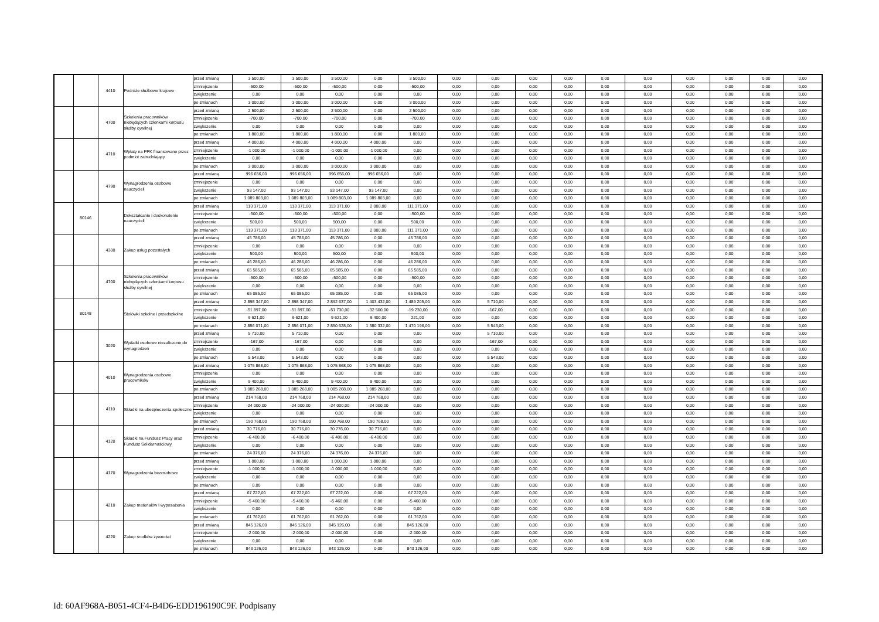| | | 4410 | Podróże służbowe krajowe | przed zmianą | 3 500,00 | 3 500,00 | 3 500,00 | 0,00 | 3 500,00 | 0,00 | 0,00 | 0,00 | 0,00 | 0,00 | 0,00 | 0,00 | 0,00 | 0,00 | 0,00 |
| | | | | zmniejszenie | -500,00 | -500,00 | -500,00 | 0,00 | -500,00 | 0,00 | 0,00 | 0,00 | 0,00 | 0,00 | 0,00 | 0,00 | 0,00 | 0,00 | 0,00 |
| | | | | zwiększenie | 0,00 | 0,00 | 0,00 | 0,00 | 0,00 | 0,00 | 0,00 | 0,00 | 0,00 | 0,00 | 0,00 | 0,00 | 0,00 | 0,00 | 0,00 |
| | | | | po zmianach | 3 000,00 | 3 000,00 | 3 000,00 | 0,00 | 3 000,00 | 0,00 | 0,00 | 0,00 | 0,00 | 0,00 | 0,00 | 0,00 | 0,00 | 0,00 | 0,00 |
| | | 4700 | Szkolenia pracowników niebędących członkami korpusu służby cywilnej | przed zmianą | 2 500,00 | 2 500,00 | 2 500,00 | 0,00 | 2 500,00 | 0,00 | 0,00 | 0,00 | 0,00 | 0,00 | 0,00 | 0,00 | 0,00 | 0,00 | 0,00 |
| | | | | zmniejszenie | -700,00 | -700,00 | -700,00 | 0,00 | -700,00 | 0,00 | 0,00 | 0,00 | 0,00 | 0,00 | 0,00 | 0,00 | 0,00 | 0,00 | 0,00 |
| | | | | zwiększenie | 0,00 | 0,00 | 0,00 | 0,00 | 0,00 | 0,00 | 0,00 | 0,00 | 0,00 | 0,00 | 0,00 | 0,00 | 0,00 | 0,00 | 0,00 |
| | | | | po zmianach | 1 800,00 | 1 800,00 | 1 800,00 | 0,00 | 1 800,00 | 0,00 | 0,00 | 0,00 | 0,00 | 0,00 | 0,00 | 0,00 | 0,00 | 0,00 | 0,00 |
| | | 4710 | Wpłaty na PPK finansowane przez podmiot zatrudniający | przed zmianą | 4 000,00 | 4 000,00 | 4 000,00 | 4 000,00 | 0,00 | 0,00 | 0,00 | 0,00 | 0,00 | 0,00 | 0,00 | 0,00 | 0,00 | 0,00 | 0,00 |
| | | | | zmniejszenie | -1 000,00 | -1 000,00 | -1 000,00 | -1 000,00 | 0,00 | 0,00 | 0,00 | 0,00 | 0,00 | 0,00 | 0,00 | 0,00 | 0,00 | 0,00 | 0,00 |
| | | | | zwiększenie | 0,00 | 0,00 | 0,00 | 0,00 | 0,00 | 0,00 | 0,00 | 0,00 | 0,00 | 0,00 | 0,00 | 0,00 | 0,00 | 0,00 | 0,00 |
| | | | | po zmianach | 3 000,00 | 3 000,00 | 3 000,00 | 3 000,00 | 0,00 | 0,00 | 0,00 | 0,00 | 0,00 | 0,00 | 0,00 | 0,00 | 0,00 | 0,00 | 0,00 |
| | | 4790 | Wynagrodzenia osobowe nauczycieli | przed zmianą | 996 656,00 | 996 656,00 | 996 656,00 | 996 656,00 | 0,00 | 0,00 | 0,00 | 0,00 | 0,00 | 0,00 | 0,00 | 0,00 | 0,00 | 0,00 | 0,00 |
| | | | | zmniejszenie | 0,00 | 0,00 | 0,00 | 0,00 | 0,00 | 0,00 | 0,00 | 0,00 | 0,00 | 0,00 | 0,00 | 0,00 | 0,00 | 0,00 | 0,00 |
| | | | | zwiększenie | 93 147,00 | 93 147,00 | 93 147,00 | 93 147,00 | 0,00 | 0,00 | 0,00 | 0,00 | 0,00 | 0,00 | 0,00 | 0,00 | 0,00 | 0,00 | 0,00 |
| | | | | po zmianach | 1 089 803,00 | 1 089 803,00 | 1 089 803,00 | 1 089 803,00 | 0,00 | 0,00 | 0,00 | 0,00 | 0,00 | 0,00 | 0,00 | 0,00 | 0,00 | 0,00 | 0,00 |
| | 80146 | | Dokształcanie i doskonalenie nauczycieli | przed zmianą | 113 371,00 | 113 371,00 | 113 371,00 | 2 000,00 | 111 371,00 | 0,00 | 0,00 | 0,00 | 0,00 | 0,00 | 0,00 | 0,00 | 0,00 | 0,00 | 0,00 |
| | | | | zmniejszenie | -500,00 | -500,00 | -500,00 | 0,00 | -500,00 | 0,00 | 0,00 | 0,00 | 0,00 | 0,00 | 0,00 | 0,00 | 0,00 | 0,00 | 0,00 |
| | | | | zwiększenie | 500,00 | 500,00 | 500,00 | 0,00 | 500,00 | 0,00 | 0,00 | 0,00 | 0,00 | 0,00 | 0,00 | 0,00 | 0,00 | 0,00 | 0,00 |
| | | | | po zmianach | 113 371,00 | 113 371,00 | 113 371,00 | 2 000,00 | 111 371,00 | 0,00 | 0,00 | 0,00 | 0,00 | 0,00 | 0,00 | 0,00 | 0,00 | 0,00 | 0,00 |
| | | 4300 | Zakup usług pozostałych | przed zmianą | 45 786,00 | 45 786,00 | 45 786,00 | 0,00 | 45 786,00 | 0,00 | 0,00 | 0,00 | 0,00 | 0,00 | 0,00 | 0,00 | 0,00 | 0,00 | 0,00 |
| | | | | zmniejszenie | 0,00 | 0,00 | 0,00 | 0,00 | 0,00 | 0,00 | 0,00 | 0,00 | 0,00 | 0,00 | 0,00 | 0,00 | 0,00 | 0,00 | 0,00 |
| | | | | zwiększenie | 500,00 | 500,00 | 500,00 | 0,00 | 500,00 | 0,00 | 0,00 | 0,00 | 0,00 | 0,00 | 0,00 | 0,00 | 0,00 | 0,00 | 0,00 |
| | | | | po zmianach | 46 286,00 | 46 286,00 | 46 286,00 | 0,00 | 46 286,00 | 0,00 | 0,00 | 0,00 | 0,00 | 0,00 | 0,00 | 0,00 | 0,00 | 0,00 | 0,00 |
| | | 4700 | Szkolenia pracowników niebędących członkami korpusu służby cywilnej | przed zmianą | 65 585,00 | 65 585,00 | 65 585,00 | 0,00 | 65 585,00 | 0,00 | 0,00 | 0,00 | 0,00 | 0,00 | 0,00 | 0,00 | 0,00 | 0,00 | 0,00 |
| | | | | zmniejszenie | -500,00 | -500,00 | -500,00 | 0,00 | -500,00 | 0,00 | 0,00 | 0,00 | 0,00 | 0,00 | 0,00 | 0,00 | 0,00 | 0,00 | 0,00 |
| | | | | zwiększenie | 0,00 | 0,00 | 0,00 | 0,00 | 0,00 | 0,00 | 0,00 | 0,00 | 0,00 | 0,00 | 0,00 | 0,00 | 0,00 | 0,00 | 0,00 |
| | | | | po zmianach | 65 085,00 | 65 085,00 | 65 085,00 | 0,00 | 65 085,00 | 0,00 | 0,00 | 0,00 | 0,00 | 0,00 | 0,00 | 0,00 | 0,00 | 0,00 | 0,00 |
| | 80148 | | Stołówki szkolne i przedszkolne | przed zmianą | 2 898 347,00 | 2 898 347,00 | 2 892 637,00 | 1 403 432,00 | 1 489 205,00 | 0,00 | 5 710,00 | 0,00 | 0,00 | 0,00 | 0,00 | 0,00 | 0,00 | 0,00 | 0,00 |
| | | | | zmniejszenie | -51 897,00 | -51 897,00 | -51 730,00 | -32 500,00 | -19 230,00 | 0,00 | -167,00 | 0,00 | 0,00 | 0,00 | 0,00 | 0,00 | 0,00 | 0,00 | 0,00 |
| | | | | zwiększenie | 9 621,00 | 9 621,00 | 9 621,00 | 9 400,00 | 221,00 | 0,00 | 0,00 | 0,00 | 0,00 | 0,00 | 0,00 | 0,00 | 0,00 | 0,00 | 0,00 |
| | | | | po zmianach | 2 856 071,00 | 2 856 071,00 | 2 850 528,00 | 1 380 332,00 | 1 470 196,00 | 0,00 | 5 543,00 | 0,00 | 0,00 | 0,00 | 0,00 | 0,00 | 0,00 | 0,00 | 0,00 |
| | | 3020 | Wydatki osobowe niezaliczone do wynagrodzeń | przed zmianą | 5 710,00 | 5 710,00 | 0,00 | 0,00 | 0,00 | 0,00 | 5 710,00 | 0,00 | 0,00 | 0,00 | 0,00 | 0,00 | 0,00 | 0,00 | 0,00 |
| | | | | zmniejszenie | -167,00 | -167,00 | 0,00 | 0,00 | 0,00 | 0,00 | -167,00 | 0,00 | 0,00 | 0,00 | 0,00 | 0,00 | 0,00 | 0,00 | 0,00 |
| | | | | zwiększenie | 0,00 | 0,00 | 0,00 | 0,00 | 0,00 | 0,00 | 0,00 | 0,00 | 0,00 | 0,00 | 0,00 | 0,00 | 0,00 | 0,00 | 0,00 |
| | | | | po zmianach | 5 543,00 | 5 543,00 | 0,00 | 0,00 | 0,00 | 0,00 | 5 543,00 | 0,00 | 0,00 | 0,00 | 0,00 | 0,00 | 0,00 | 0,00 | 0,00 |
| | | 4010 | Wynagrodzenia osobowe pracowników | przed zmianą | 1 075 868,00 | 1 075 868,00 | 1 075 868,00 | 1 075 868,00 | 0,00 | 0,00 | 0,00 | 0,00 | 0,00 | 0,00 | 0,00 | 0,00 | 0,00 | 0,00 | 0,00 |
| | | | | zmniejszenie | 0,00 | 0,00 | 0,00 | 0,00 | 0,00 | 0,00 | 0,00 | 0,00 | 0,00 | 0,00 | 0,00 | 0,00 | 0,00 | 0,00 | 0,00 |
| | | | | zwiększenie | 9 400,00 | 9 400,00 | 9 400,00 | 9 400,00 | 0,00 | 0,00 | 0,00 | 0,00 | 0,00 | 0,00 | 0,00 | 0,00 | 0,00 | 0,00 | 0,00 |
| | | | | po zmianach | 1 085 268,00 | 1 085 268,00 | 1 085 268,00 | 1 085 268,00 | 0,00 | 0,00 | 0,00 | 0,00 | 0,00 | 0,00 | 0,00 | 0,00 | 0,00 | 0,00 | 0,00 |
| | | 4110 | Składki na ubezpieczenia społeczne | przed zmianą | 214 768,00 | 214 768,00 | 214 768,00 | 214 768,00 | 0,00 | 0,00 | 0,00 | 0,00 | 0,00 | 0,00 | 0,00 | 0,00 | 0,00 | 0,00 | 0,00 |
| | | | | zmniejszenie | -24 000,00 | -24 000,00 | -24 000,00 | -24 000,00 | 0,00 | 0,00 | 0,00 | 0,00 | 0,00 | 0,00 | 0,00 | 0,00 | 0,00 | 0,00 | 0,00 |
| | | | | zwiększenie | 0,00 | 0,00 | 0,00 | 0,00 | 0,00 | 0,00 | 0,00 | 0,00 | 0,00 | 0,00 | 0,00 | 0,00 | 0,00 | 0,00 | 0,00 |
| | | | | po zmianach | 190 768,00 | 190 768,00 | 190 768,00 | 190 768,00 | 0,00 | 0,00 | 0,00 | 0,00 | 0,00 | 0,00 | 0,00 | 0,00 | 0,00 | 0,00 | 0,00 |
| | | 4120 | Składki na Fundusz Pracy oraz Fundusz Solidarnościowy | przed zmianą | 30 776,00 | 30 776,00 | 30 776,00 | 30 776,00 | 0,00 | 0,00 | 0,00 | 0,00 | 0,00 | 0,00 | 0,00 | 0,00 | 0,00 | 0,00 | 0,00 |
| | | | | zmniejszenie | -6 400,00 | -6 400,00 | -6 400,00 | -6 400,00 | 0,00 | 0,00 | 0,00 | 0,00 | 0,00 | 0,00 | 0,00 | 0,00 | 0,00 | 0,00 | 0,00 |
| | | | | zwiększenie | 0,00 | 0,00 | 0,00 | 0,00 | 0,00 | 0,00 | 0,00 | 0,00 | 0,00 | 0,00 | 0,00 | 0,00 | 0,00 | 0,00 | 0,00 |
| | | | | po zmianach | 24 376,00 | 24 376,00 | 24 376,00 | 24 376,00 | 0,00 | 0,00 | 0,00 | 0,00 | 0,00 | 0,00 | 0,00 | 0,00 | 0,00 | 0,00 | 0,00 |
| | | 4170 | Wynagrodzenia bezosobowe | przed zmianą | 1 000,00 | 1 000,00 | 1 000,00 | 1 000,00 | 0,00 | 0,00 | 0,00 | 0,00 | 0,00 | 0,00 | 0,00 | 0,00 | 0,00 | 0,00 | 0,00 |
| | | | | zmniejszenie | -1 000,00 | -1 000,00 | -1 000,00 | -1 000,00 | 0,00 | 0,00 | 0,00 | 0,00 | 0,00 | 0,00 | 0,00 | 0,00 | 0,00 | 0,00 | 0,00 |
| | | | | zwiększenie | 0,00 | 0,00 | 0,00 | 0,00 | 0,00 | 0,00 | 0,00 | 0,00 | 0,00 | 0,00 | 0,00 | 0,00 | 0,00 | 0,00 | 0,00 |
| | | | | po zmianach | 0,00 | 0,00 | 0,00 | 0,00 | 0,00 | 0,00 | 0,00 | 0,00 | 0,00 | 0,00 | 0,00 | 0,00 | 0,00 | 0,00 | 0,00 |
| | | 4210 | Zakup materiałów i wyposażenia | przed zmianą | 67 222,00 | 67 222,00 | 67 222,00 | 0,00 | 67 222,00 | 0,00 | 0,00 | 0,00 | 0,00 | 0,00 | 0,00 | 0,00 | 0,00 | 0,00 | 0,00 |
| | | | | zmniejszenie | -5 460,00 | -5 460,00 | -5 460,00 | 0,00 | -5 460,00 | 0,00 | 0,00 | 0,00 | 0,00 | 0,00 | 0,00 | 0,00 | 0,00 | 0,00 | 0,00 |
| | | | | zwiększenie | 0,00 | 0,00 | 0,00 | 0,00 | 0,00 | 0,00 | 0,00 | 0,00 | 0,00 | 0,00 | 0,00 | 0,00 | 0,00 | 0,00 | 0,00 |
| | | | | po zmianach | 61 762,00 | 61 762,00 | 61 762,00 | 0,00 | 61 762,00 | 0,00 | 0,00 | 0,00 | 0,00 | 0,00 | 0,00 | 0,00 | 0,00 | 0,00 | 0,00 |
| | | 4220 | Zakup środków żywności | przed zmianą | 845 126,00 | 845 126,00 | 845 126,00 | 0,00 | 845 126,00 | 0,00 | 0,00 | 0,00 | 0,00 | 0,00 | 0,00 | 0,00 | 0,00 | 0,00 | 0,00 |
| | | | | zmniejszenie | -2 000,00 | -2 000,00 | -2 000,00 | 0,00 | -2 000,00 | 0,00 | 0,00 | 0,00 | 0,00 | 0,00 | 0,00 | 0,00 | 0,00 | 0,00 | 0,00 |
| | | | | zwiększenie | 0,00 | 0,00 | 0,00 | 0,00 | 0,00 | 0,00 | 0,00 | 0,00 | 0,00 | 0,00 | 0,00 | 0,00 | 0,00 | 0,00 | 0,00 |
| | | | | po zmianach | 843 126,00 | 843 126,00 | 843 126,00 | 0,00 | 843 126,00 | 0,00 | 0,00 | 0,00 | 0,00 | 0,00 | 0,00 | 0,00 | 0,00 | 0,00 | 0,00 |
Id: 60AF968A-B051-4CF4-B4D6-EDD196190C9F. Podpisany